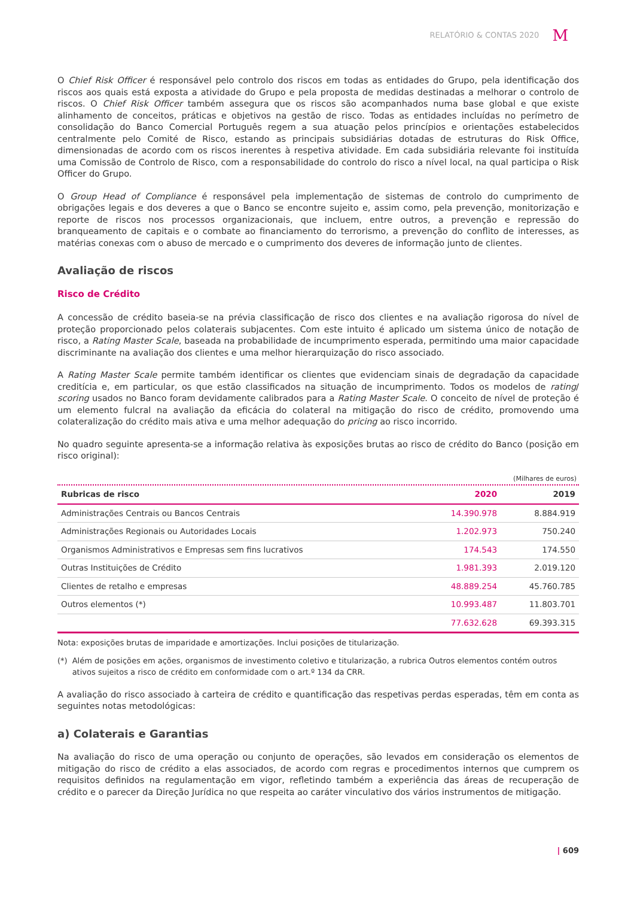RELATÓRIO & CONTAS 2020 M
O Chief Risk Officer é responsável pelo controlo dos riscos em todas as entidades do Grupo, pela identificação dos riscos aos quais está exposta a atividade do Grupo e pela proposta de medidas destinadas a melhorar o controlo de riscos. O Chief Risk Officer também assegura que os riscos são acompanhados numa base global e que existe alinhamento de conceitos, práticas e objetivos na gestão de risco. Todas as entidades incluídas no perímetro de consolidação do Banco Comercial Português regem a sua atuação pelos princípios e orientações estabelecidos centralmente pelo Comité de Risco, estando as principais subsidiárias dotadas de estruturas do Risk Office, dimensionadas de acordo com os riscos inerentes à respetiva atividade. Em cada subsidiária relevante foi instituída uma Comissão de Controlo de Risco, com a responsabilidade do controlo do risco a nível local, na qual participa o Risk Officer do Grupo.
O Group Head of Compliance é responsável pela implementação de sistemas de controlo do cumprimento de obrigações legais e dos deveres a que o Banco se encontre sujeito e, assim como, pela prevenção, monitorização e reporte de riscos nos processos organizacionais, que incluem, entre outros, a prevenção e repressão do branqueamento de capitais e o combate ao financiamento do terrorismo, a prevenção do conflito de interesses, as matérias conexas com o abuso de mercado e o cumprimento dos deveres de informação junto de clientes.
Avaliação de riscos
Risco de Crédito
A concessão de crédito baseia-se na prévia classificação de risco dos clientes e na avaliação rigorosa do nível de proteção proporcionado pelos colaterais subjacentes. Com este intuito é aplicado um sistema único de notação de risco, a Rating Master Scale, baseada na probabilidade de incumprimento esperada, permitindo uma maior capacidade discriminante na avaliação dos clientes e uma melhor hierarquização do risco associado.
A Rating Master Scale permite também identificar os clientes que evidenciam sinais de degradação da capacidade creditícia e, em particular, os que estão classificados na situação de incumprimento. Todos os modelos de rating/ scoring usados no Banco foram devidamente calibrados para a Rating Master Scale. O conceito de nível de proteção é um elemento fulcral na avaliação da eficácia do colateral na mitigação do risco de crédito, promovendo uma colateralização do crédito mais ativa e uma melhor adequação do pricing ao risco incorrido.
No quadro seguinte apresenta-se a informação relativa às exposições brutas ao risco de crédito do Banco (posição em risco original):
(Milhares de euros)
| Rubricas de risco | 2020 | 2019 |
| --- | --- | --- |
| Administrações Centrais ou Bancos Centrais | 14.390.978 | 8.884.919 |
| Administrações Regionais ou Autoridades Locais | 1.202.973 | 750.240 |
| Organismos Administrativos e Empresas sem fins lucrativos | 174.543 | 174.550 |
| Outras Instituições de Crédito | 1.981.393 | 2.019.120 |
| Clientes de retalho e empresas | 48.889.254 | 45.760.785 |
| Outros elementos (*) | 10.993.487 | 11.803.701 |
| | 77.632.628 | 69.393.315 |
Nota: exposições brutas de imparidade e amortizações. Inclui posições de titularização.
(*) Além de posições em ações, organismos de investimento coletivo e titularização, a rubrica Outros elementos contém outros ativos sujeitos a risco de crédito em conformidade com o art.º 134 da CRR.
A avaliação do risco associado à carteira de crédito e quantificação das respetivas perdas esperadas, têm em conta as seguintes notas metodológicas:
a) Colaterais e Garantias
Na avaliação do risco de uma operação ou conjunto de operações, são levados em consideração os elementos de mitigação do risco de crédito a elas associados, de acordo com regras e procedimentos internos que cumprem os requisitos definidos na regulamentação em vigor, refletindo também a experiência das áreas de recuperação de crédito e o parecer da Direção Jurídica no que respeita ao caráter vinculativo dos vários instrumentos de mitigação.
| 609